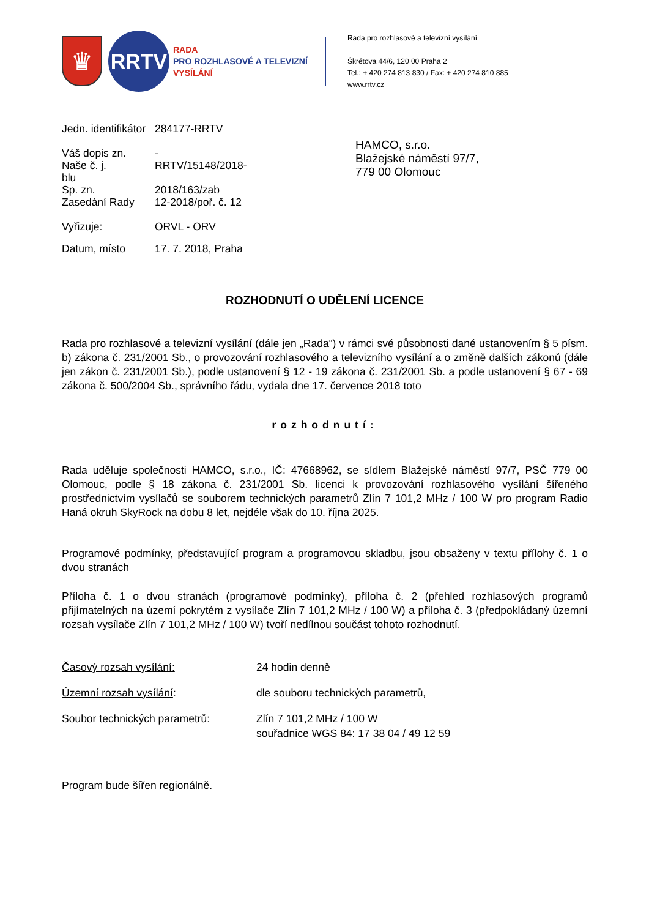♛
RRTV
RADA
PRO ROZHLASOVÉ A TELEVIZNÍ
VYSÍLÁNÍ
Rada pro rozhlasové a televizní vysílání
Škrétova 44/6, 120 00 Praha 2
Tel.: + 420 274 813 830 / Fax: + 420 274 810 885
www.rrtv.cz
| Jedn. identifikátor | 284177-RRTV |
| Váš dopis zn. | - |
| Naše č. j. blu | RRTV/15148/2018- |
| Sp. zn. | 2018/163/zab |
| Zasedání Rady | 12-2018/poř. č. 12 |
| Vyřizuje: | ORVL - ORV |
| Datum, místo | 17. 7. 2018, Praha |
HAMCO, s.r.o.
Blažejské náměstí 97/7,
779 00 Olomouc
ROZHODNUTÍ O UDĚLENÍ LICENCE
Rada pro rozhlasové a televizní vysílání (dále jen „Rada“) v rámci své působnosti dané ustanovením § 5 písm. b) zákona č. 231/2001 Sb., o provozování rozhlasového a televizního vysílání a o změně dalších zákonů (dále jen zákon č. 231/2001 Sb.), podle ustanovení § 12 - 19 zákona č. 231/2001 Sb. a podle ustanovení § 67 - 69 zákona č. 500/2004 Sb., správního řádu, vydala dne 17. července 2018 toto
rozhodnutí:
Rada uděluje společnosti HAMCO, s.r.o., IČ: 47668962, se sídlem Blažejské náměstí 97/7, PSČ 779 00 Olomouc, podle § 18 zákona č. 231/2001 Sb. licenci k provozování rozhlasového vysílání šířeného prostřednictvím vysílačů se souborem technických parametrů Zlín 7 101,2 MHz / 100 W pro program Radio Haná okruh SkyRock na dobu 8 let, nejdéle však do 10. října 2025.
Programové podmínky, představující program a programovou skladbu, jsou obsaženy v textu přílohy č. 1 o dvou stranách
Příloha č. 1 o dvou stranách (programové podmínky), příloha č. 2 (přehled rozhlasových programů přijímatelných na území pokrytém z vysílače Zlín 7 101,2 MHz / 100 W) a příloha č. 3 (předpokládaný územní rozsah vysílače Zlín 7 101,2 MHz / 100 W) tvoří nedílnou součást tohoto rozhodnutí.
| Časový rozsah vysílání: | 24 hodin denně |
| Územní rozsah vysílání : | dle souboru technických parametrů, |
| Soubor technických parametrů: | Zlín 7 101,2 MHz / 100 W souřadnice WGS 84: 17 38 04 / 49 12 59 |
Program bude šířen regionálně.